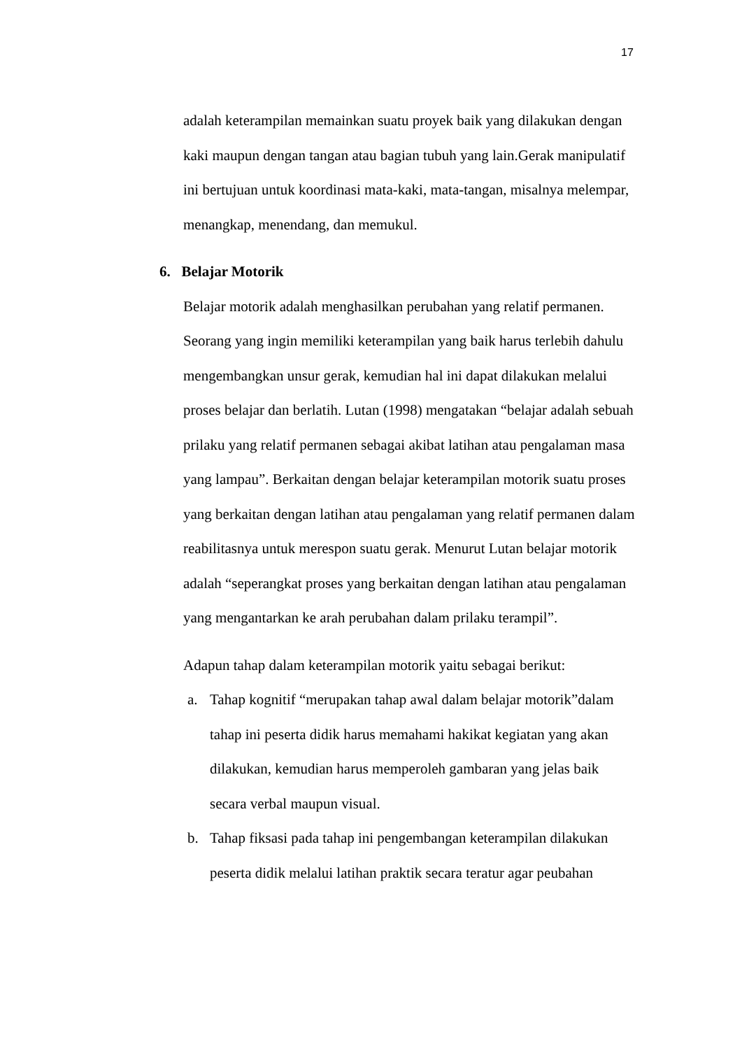17
adalah keterampilan memainkan suatu proyek baik yang dilakukan dengan kaki maupun dengan tangan atau bagian tubuh yang lain.Gerak manipulatif ini bertujuan untuk koordinasi mata-kaki, mata-tangan, misalnya melempar, menangkap, menendang, dan memukul.
6. Belajar Motorik
Belajar motorik adalah menghasilkan perubahan yang relatif permanen. Seorang yang ingin memiliki keterampilan yang baik harus terlebih dahulu mengembangkan unsur gerak, kemudian hal ini dapat dilakukan melalui proses belajar dan berlatih. Lutan (1998) mengatakan “belajar adalah sebuah prilaku yang relatif permanen sebagai akibat latihan atau pengalaman masa yang lampau”. Berkaitan dengan belajar keterampilan motorik suatu proses yang berkaitan dengan latihan atau pengalaman yang relatif permanen dalam reabilitasnya untuk merespon suatu gerak. Menurut Lutan belajar motorik adalah “seperangkat proses yang berkaitan dengan latihan atau pengalaman yang mengantarkan ke arah perubahan dalam prilaku terampil”.
Adapun tahap dalam keterampilan motorik yaitu sebagai berikut:
a. Tahap kognitif “merupakan tahap awal dalam belajar motorik”dalam tahap ini peserta didik harus memahami hakikat kegiatan yang akan dilakukan, kemudian harus memperoleh gambaran yang jelas baik secara verbal maupun visual.
b. Tahap fiksasi pada tahap ini pengembangan keterampilan dilakukan peserta didik melalui latihan praktik secara teratur agar peubahan